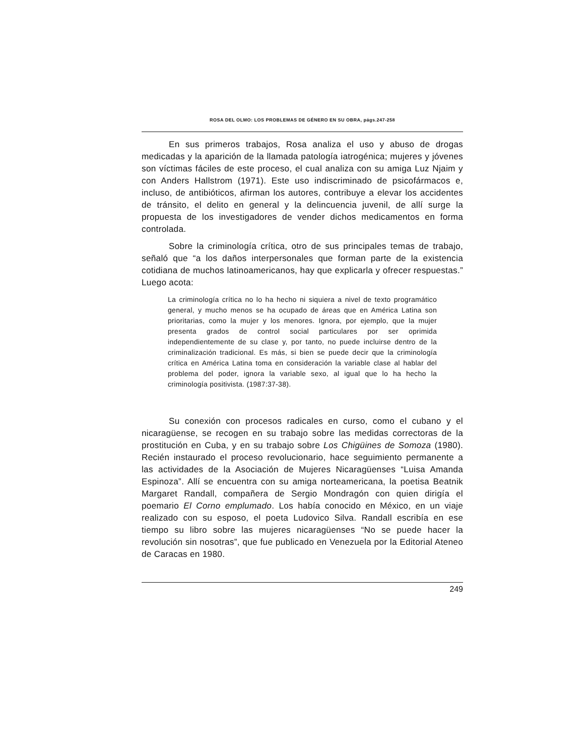ROSA DEL OLMO: LOS PROBLEMAS DE GÉNERO EN SU OBRA, págs.247-258
En sus primeros trabajos, Rosa analiza el uso y abuso de drogas medicadas y la aparición de la llamada patología iatrogénica; mujeres y jóvenes son víctimas fáciles de este proceso, el cual analiza con su amiga Luz Njaim y con Anders Hallstrom (1971). Este uso indiscriminado de psicofármacos e, incluso, de antibióticos, afirman los autores, contribuye a elevar los accidentes de tránsito, el delito en general y la delincuencia juvenil, de allí surge la propuesta de los investigadores de vender dichos medicamentos en forma controlada.
Sobre la criminología crítica, otro de sus principales temas de trabajo, señaló que “a los daños interpersonales que forman parte de la existencia cotidiana de muchos latinoamericanos, hay que explicarla y ofrecer respuestas.” Luego acota:
La criminología crítica no lo ha hecho ni siquiera a nivel de texto programático general, y mucho menos se ha ocupado de áreas que en América Latina son prioritarias, como la mujer y los menores. Ignora, por ejemplo, que la mujer presenta grados de control social particulares por ser oprimida independientemente de su clase y, por tanto, no puede incluirse dentro de la criminalización tradicional. Es más, si bien se puede decir que la criminología crítica en América Latina toma en consideración la variable clase al hablar del problema del poder, ignora la variable sexo, al igual que lo ha hecho la criminología positivista. (1987:37-38).
Su conexión con procesos radicales en curso, como el cubano y el nicaragüense, se recogen en su trabajo sobre las medidas correctoras de la prostitución en Cuba, y en su trabajo sobre Los Chigüines de Somoza (1980). Recién instaurado el proceso revolucionario, hace seguimiento permanente a las actividades de la Asociación de Mujeres Nicaragüenses “Luisa Amanda Espinoza”. Allí se encuentra con su amiga norteamericana, la poetisa Beatnik Margaret Randall, compañera de Sergio Mondragón con quien dirigía el poemario El Corno emplumado. Los había conocido en México, en un viaje realizado con su esposo, el poeta Ludovico Silva. Randall escribía en ese tiempo su libro sobre las mujeres nicaragüenses “No se puede hacer la revolución sin nosotras”, que fue publicado en Venezuela por la Editorial Ateneo de Caracas en 1980.
249